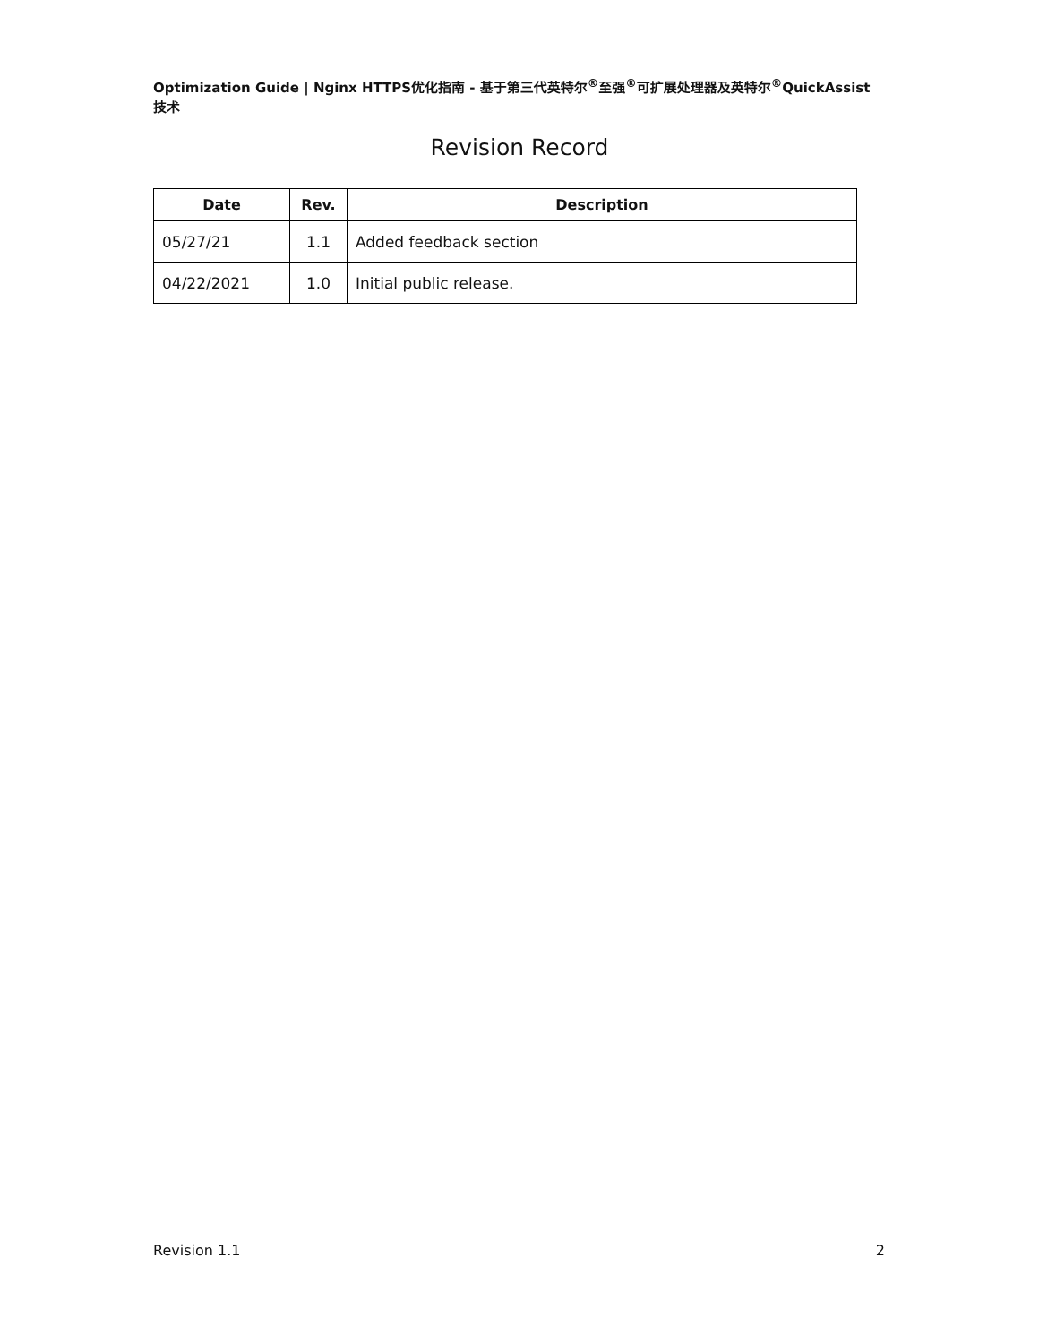Optimization Guide | Nginx HTTPS优化指南 - 基于第三代英特尔<sup>®</sup>至强<sup>®</sup>可扩展处理器及英特尔<sup>®</sup>QuickAssist 技术
Revision Record
| Date | Rev. | Description |
| --- | --- | --- |
| 05/27/21 | 1.1 | Added feedback section |
| 04/22/2021 | 1.0 | Initial public release. |
Revision 1.1 2